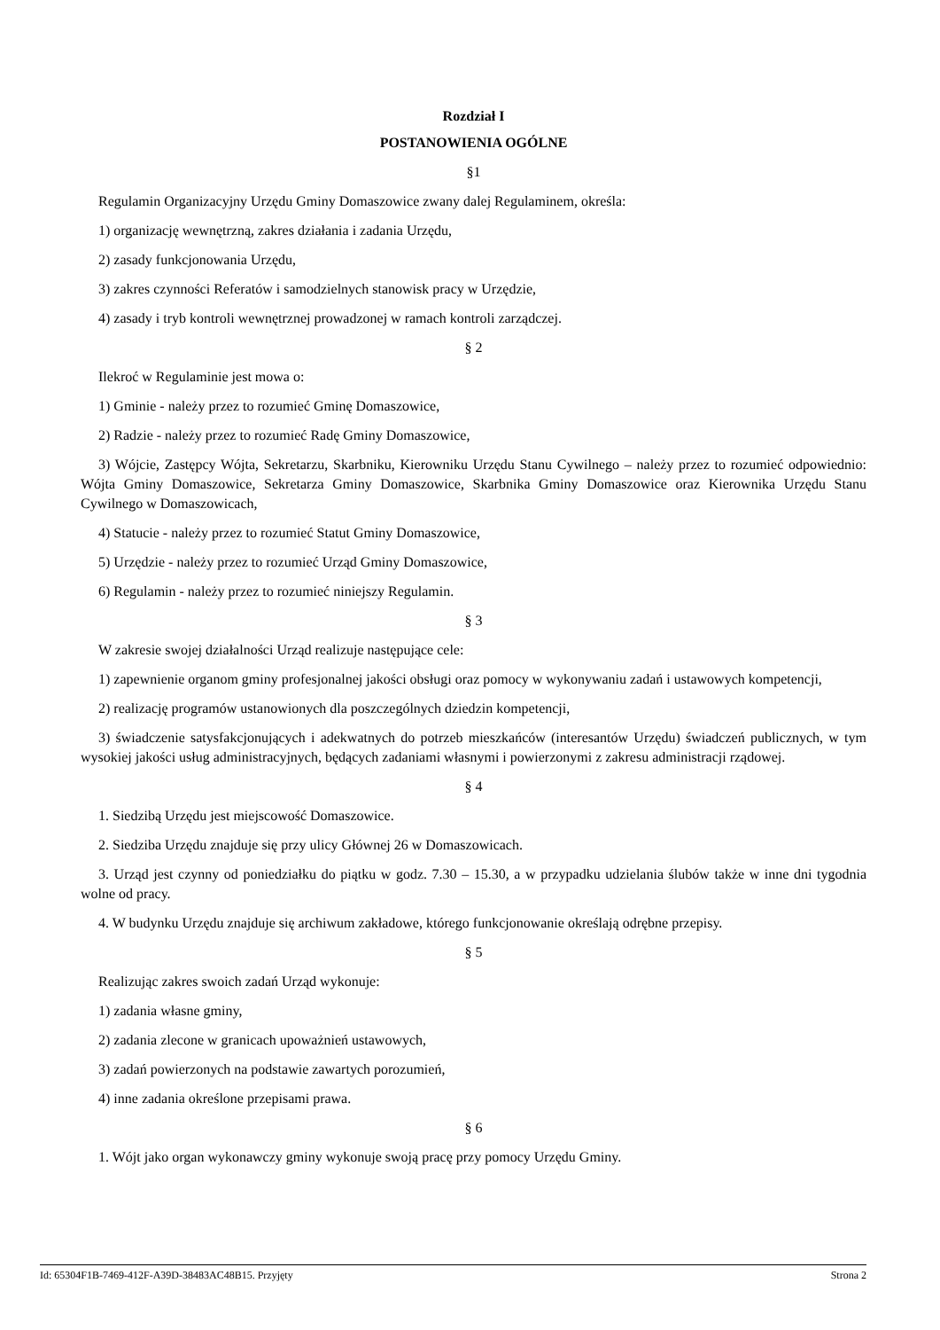Rozdział I
POSTANOWIENIA OGÓLNE
§1
Regulamin Organizacyjny Urzędu Gminy Domaszowice zwany dalej Regulaminem, określa:
1) organizację wewnętrzną, zakres działania i zadania Urzędu,
2) zasady funkcjonowania Urzędu,
3) zakres czynności Referatów i samodzielnych stanowisk pracy w Urzędzie,
4) zasady i tryb kontroli wewnętrznej prowadzonej w ramach kontroli zarządczej.
§ 2
Ilekroć w Regulaminie jest mowa o:
1) Gminie - należy przez to rozumieć Gminę Domaszowice,
2) Radzie - należy przez to rozumieć Radę Gminy Domaszowice,
3) Wójcie, Zastępcy Wójta, Sekretarzu, Skarbniku, Kierowniku Urzędu Stanu Cywilnego – należy przez to rozumieć odpowiednio: Wójta Gminy Domaszowice, Sekretarza Gminy Domaszowice, Skarbnika Gminy Domaszowice oraz Kierownika Urzędu Stanu Cywilnego w Domaszowicach,
4) Statucie - należy przez to rozumieć Statut Gminy Domaszowice,
5) Urzędzie - należy przez to rozumieć Urząd Gminy Domaszowice,
6) Regulamin - należy przez to rozumieć niniejszy Regulamin.
§ 3
W zakresie swojej działalności Urząd realizuje następujące cele:
1) zapewnienie organom gminy profesjonalnej jakości obsługi oraz pomocy w wykonywaniu zadań i ustawowych kompetencji,
2) realizację programów ustanowionych dla poszczególnych dziedzin kompetencji,
3) świadczenie satysfakcjonujących i adekwatnych do potrzeb mieszkańców (interesantów Urzędu) świadczeń publicznych, w tym wysokiej jakości usług administracyjnych, będących zadaniami własnymi i powierzonymi z zakresu administracji rządowej.
§ 4
1. Siedzibą Urzędu jest miejscowość Domaszowice.
2. Siedziba Urzędu znajduje się przy ulicy Głównej 26 w Domaszowicach.
3. Urząd jest czynny od poniedziałku do piątku w godz. 7.30 – 15.30, a w przypadku udzielania ślubów także w inne dni tygodnia wolne od pracy.
4. W budynku Urzędu znajduje się archiwum zakładowe, którego funkcjonowanie określają odrębne przepisy.
§ 5
Realizując zakres swoich zadań Urząd wykonuje:
1) zadania własne gminy,
2) zadania zlecone w granicach upoważnień ustawowych,
3) zadań powierzonych na podstawie zawartych porozumień,
4) inne zadania określone przepisami prawa.
§ 6
1. Wójt jako organ wykonawczy gminy wykonuje swoją pracę przy pomocy Urzędu Gminy.
Id: 65304F1B-7469-412F-A39D-38483AC48B15. Przyjęty Strona 2